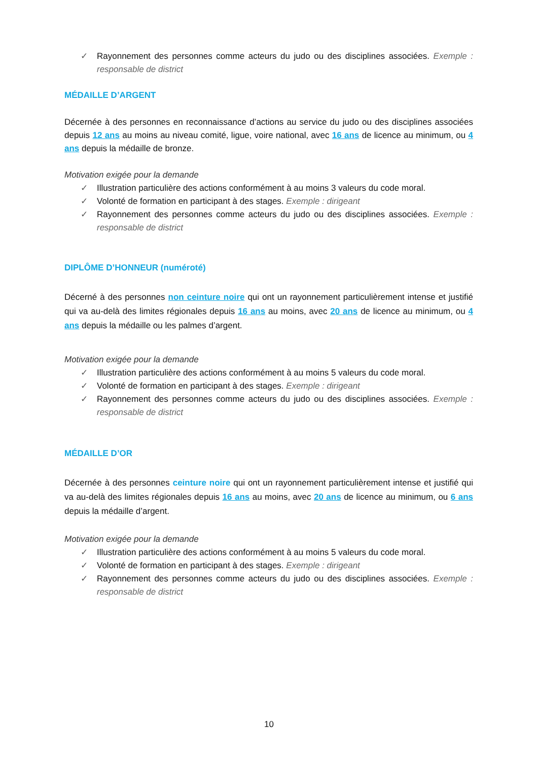✓ Rayonnement des personnes comme acteurs du judo ou des disciplines associées. Exemple : responsable de district
MÉDAILLE D’ARGENT
Décernée à des personnes en reconnaissance d’actions au service du judo ou des disciplines associées depuis 12 ans au moins au niveau comité, ligue, voire national, avec 16 ans de licence au minimum, ou 4 ans depuis la médaille de bronze.
Motivation exigée pour la demande
✓ Illustration particulière des actions conformément à au moins 3 valeurs du code moral.
✓ Volonté de formation en participant à des stages. Exemple : dirigeant
✓ Rayonnement des personnes comme acteurs du judo ou des disciplines associées. Exemple : responsable de district
DIPLÔME D’HONNEUR (numéroté)
Décerné à des personnes non ceinture noire qui ont un rayonnement particulièrement intense et justifié qui va au-delà des limites régionales depuis 16 ans au moins, avec 20 ans de licence au minimum, ou 4 ans depuis la médaille ou les palmes d’argent.
Motivation exigée pour la demande
✓ Illustration particulière des actions conformément à au moins 5 valeurs du code moral.
✓ Volonté de formation en participant à des stages. Exemple : dirigeant
✓ Rayonnement des personnes comme acteurs du judo ou des disciplines associées. Exemple : responsable de district
MÉDAILLE D’OR
Décernée à des personnes ceinture noire qui ont un rayonnement particulièrement intense et justifié qui va au-delà des limites régionales depuis 16 ans au moins, avec 20 ans de licence au minimum, ou 6 ans depuis la médaille d’argent.
Motivation exigée pour la demande
✓ Illustration particulière des actions conformément à au moins 5 valeurs du code moral.
✓ Volonté de formation en participant à des stages. Exemple : dirigeant
✓ Rayonnement des personnes comme acteurs du judo ou des disciplines associées. Exemple : responsable de district
10